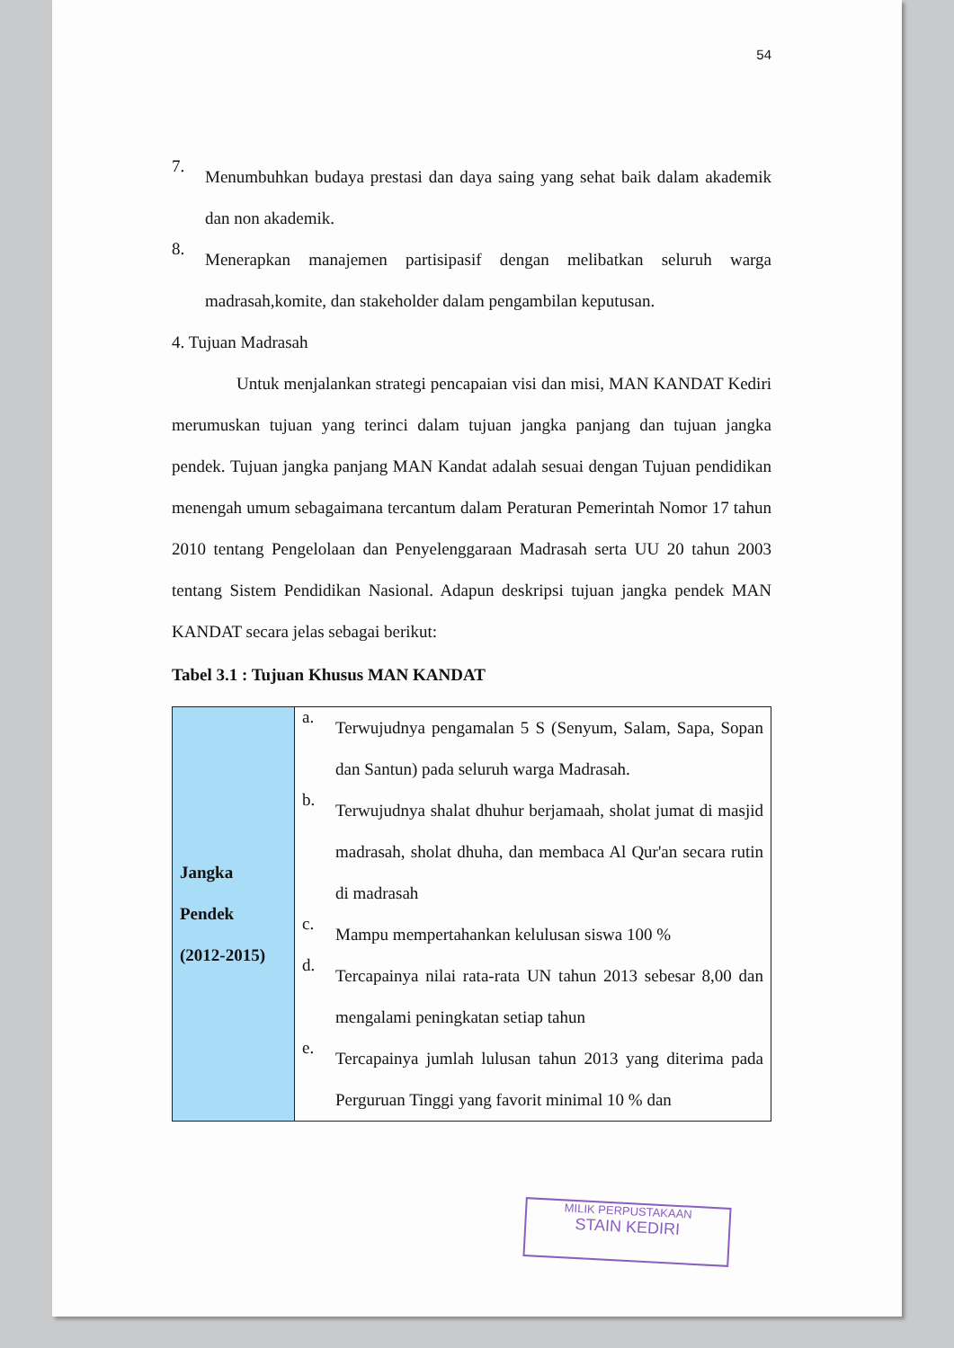54
7.
Menumbuhkan budaya prestasi dan daya saing yang sehat baik dalam akademik dan non akademik.
8.
Menerapkan manajemen partisipasif dengan melibatkan seluruh warga madrasah,komite, dan stakeholder dalam pengambilan keputusan.
4. Tujuan Madrasah
Untuk menjalankan strategi pencapaian visi dan misi, MAN KANDAT Kediri merumuskan tujuan yang terinci dalam tujuan jangka panjang dan tujuan jangka pendek. Tujuan jangka panjang MAN Kandat adalah sesuai dengan Tujuan pendidikan menengah umum sebagaimana tercantum dalam Peraturan Pemerintah Nomor 17 tahun 2010 tentang Pengelolaan dan Penyelenggaraan Madrasah serta UU 20 tahun 2003 tentang Sistem Pendidikan Nasional. Adapun deskripsi tujuan jangka pendek MAN KANDAT secara jelas sebagai berikut:
Tabel 3.1 : Tujuan Khusus MAN KANDAT
| Jangka Pendek (2012-2015) | a. Terwujudnya pengamalan 5 S (Senyum, Salam, Sapa, Sopan dan Santun) pada seluruh warga Madrasah. b. Terwujudnya shalat dhuhur berjamaah, sholat jumat di masjid madrasah, sholat dhuha, dan membaca Al Qur'an secara rutin di madrasah c. Mampu mempertahankan kelulusan siswa 100 % d. Tercapainya nilai rata-rata UN tahun 2013 sebesar 8,00 dan mengalami peningkatan setiap tahun e. Tercapainya jumlah lulusan tahun 2013 yang diterima pada Perguruan Tinggi yang favorit minimal 10 % dan |
MILIK PERPUSTAKAAN
STAIN KEDIRI